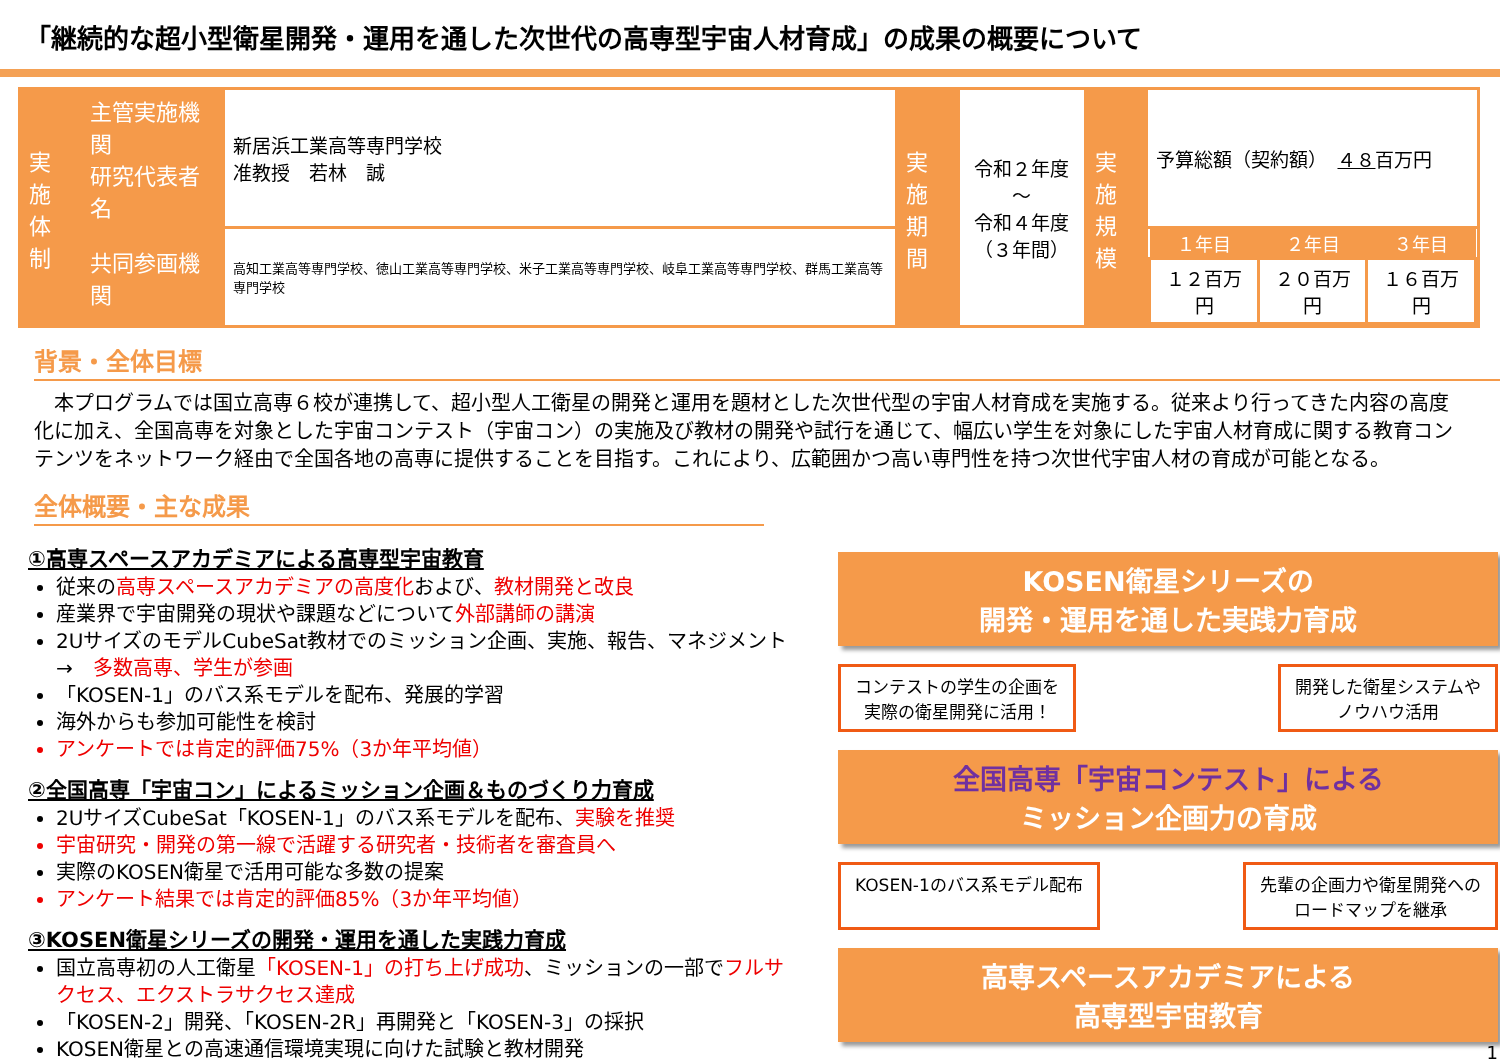「継続的な超小型衛星開発・運用を通した次世代の高専型宇宙人材育成」の成果の概要について
| 実施 体制 | 主管実施機関 研究代表者名 | 新居浜工業高等専門学校 准教授 若林 誠 | 実施 期間 | 令和２年度～ 令和４年度 （３年間） | 実施 規模 | 予算総額（契約額） ４８ 百万円 |
| | 共同参画機関 | 高知工業高等専門学校、徳山工業高等専門学校、米子工業高等専門学校、岐阜工業高等専門学校、群馬工業高等専門学校 | | | | / １年目 / ２年目 / ３年目 / / --- / --- / --- / / １２百万円 / ２０百万円 / １６百万円 / |
背景・全体目標
本プログラムでは国立高専６校が連携して、超小型人工衛星の開発と運用を題材とした次世代型の宇宙人材育成を実施する。従来より行ってきた内容の高度化に加え、全国高専を対象とした宇宙コンテスト（宇宙コン）の実施及び教材の開発や試行を通じて、幅広い学生を対象にした宇宙人材育成に関する教育コンテンツをネットワーク経由で全国各地の高専に提供することを目指す。これにより、広範囲かつ高い専門性を持つ次世代宇宙人材の育成が可能となる。
全体概要・主な成果
①高専スペースアカデミアによる高専型宇宙教育
従来の高専スペースアカデミアの高度化および、教材開発と改良
産業界で宇宙開発の現状や課題などについて外部講師の講演
2UサイズのモデルCubeSat教材でのミッション企画、実施、報告、マネジメント　→　多数高専、学生が参画
「KOSEN-1」のバス系モデルを配布、発展的学習
海外からも参加可能性を検討
アンケートでは肯定的評価75%（3か年平均値）
②全国高専「宇宙コン」によるミッション企画＆ものづくり力育成
2UサイズCubeSat「KOSEN-1」のバス系モデルを配布、実験を推奨
宇宙研究・開発の第一線で活躍する研究者・技術者を審査員へ
実際のKOSEN衛星で活用可能な多数の提案
アンケート結果では肯定的評価85%（3か年平均値）
③KOSEN衛星シリーズの開発・運用を通した実践力育成
国立高専初の人工衛星「KOSEN-1」の打ち上げ成功、ミッションの一部でフルサクセス、エクストラサクセス達成
「KOSEN-2」開発、「KOSEN-2R」再開発と「KOSEN-3」の採択
KOSEN衛星との高速通信環境実現に向けた試験と教材開発
KOSEN衛星シリーズの
開発・運用を通した実践力育成
コンテストの学生の企画を
実際の衛星開発に活用！
開発した衛星システムや
ノウハウ活用
全国高専「宇宙コンテスト」による
ミッション企画力の育成
KOSEN-1のバス系モデル配布 先輩の企画力や衛星開発への
ロードマップを継承
高専スペースアカデミアによる
高専型宇宙教育
1